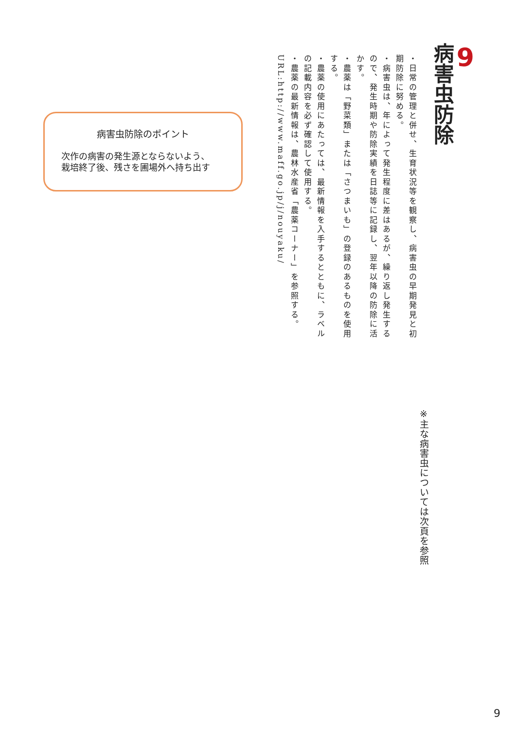9
病害虫防除
・日常の管理と併せ、生育状況等を観察し、病害虫の早期発見と初期防除に努める。
・病害虫は、年によって発生程度に差はあるが、繰り返し発生するので、発生時期や防除実績を日誌等に記録し、翌年以降の防除に活かす。
・農薬は「野菜類」または「さつまいも」の登録のあるものを使用する。
・農薬の使用にあたっては、最新情報を入手するとともに、ラベルの記載内容を必ず確認して使用する。
・農薬の最新情報は、農林水産省「農薬コーナー」を参照する。
URL:http://www.maff.go.jp/j/nouyaku/
病害虫防除のポイント
次作の病害の発生源とならないよう、
栽培終了後、残さを圃場外へ持ち出す
※主な病害虫については次頁を参照
9